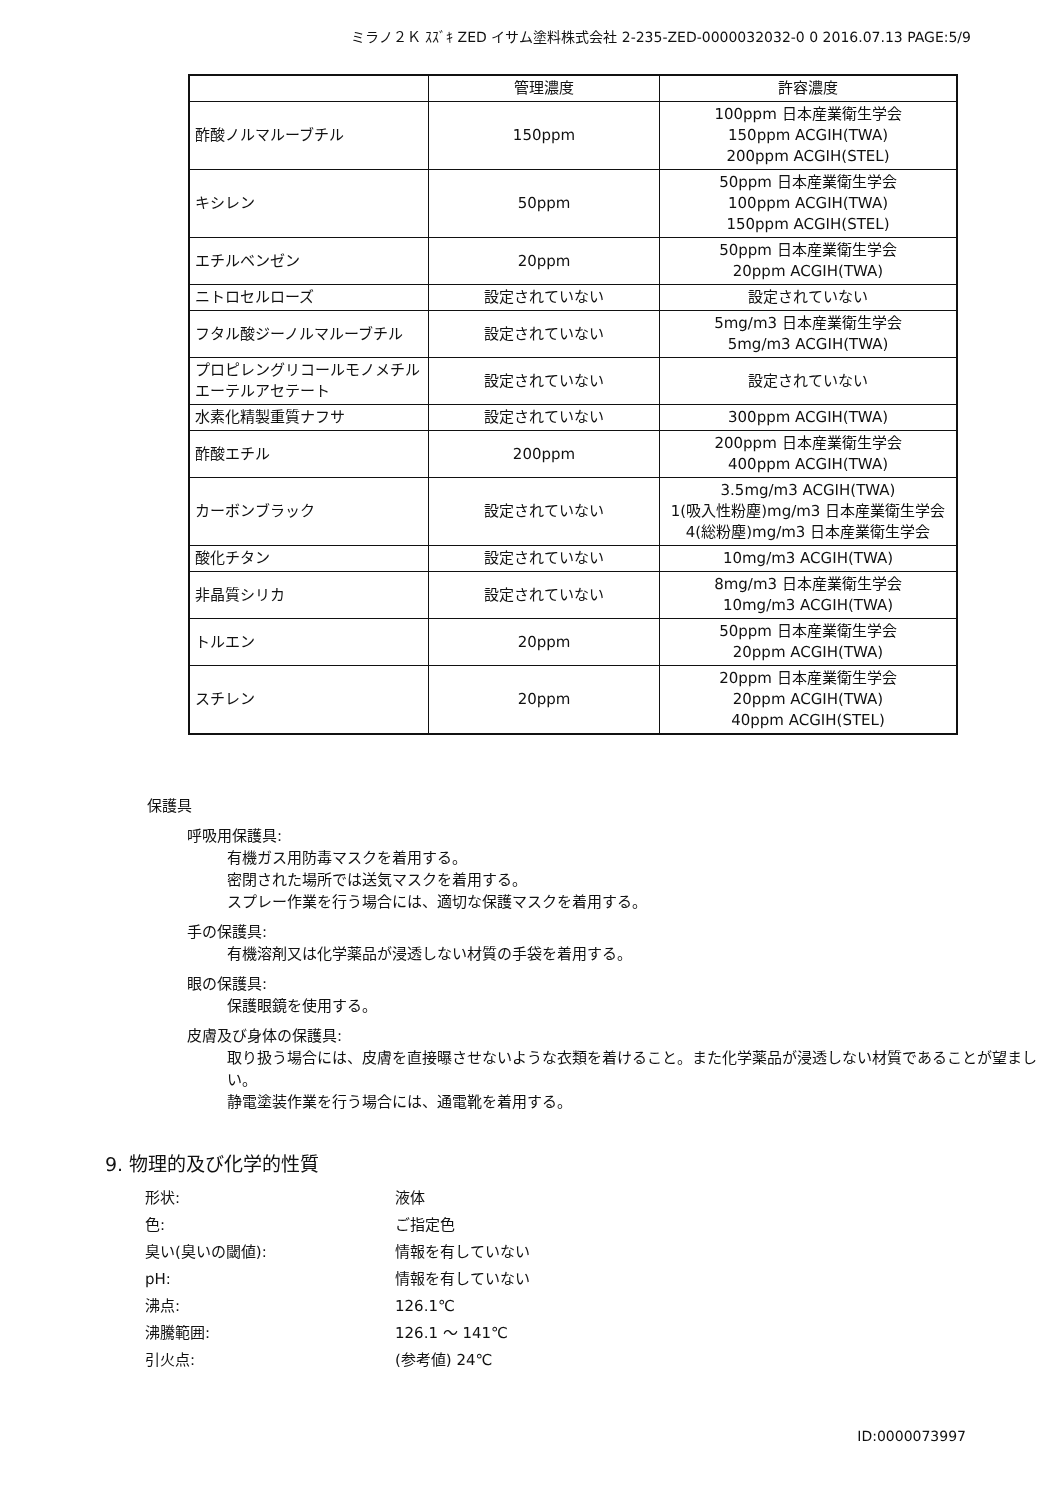ミラノ２Ｋ ｽｽﾞｷ ZED イサム塗料株式会社 2-235-ZED-0000032032-0 0 2016.07.13 PAGE:5/9
| | 管理濃度 | 許容濃度 |
| --- | --- | --- |
| 酢酸ノルマルーブチル | 150ppm | 100ppm 日本産業衛生学会 150ppm ACGIH(TWA) 200ppm ACGIH(STEL) |
| キシレン | 50ppm | 50ppm 日本産業衛生学会 100ppm ACGIH(TWA) 150ppm ACGIH(STEL) |
| エチルベンゼン | 20ppm | 50ppm 日本産業衛生学会 20ppm ACGIH(TWA) |
| ニトロセルローズ | 設定されていない | 設定されていない |
| フタル酸ジーノルマルーブチル | 設定されていない | 5mg/m3 日本産業衛生学会 5mg/m3 ACGIH(TWA) |
| プロピレングリコールモノメチルエーテルアセテート | 設定されていない | 設定されていない |
| 水素化精製重質ナフサ | 設定されていない | 300ppm ACGIH(TWA) |
| 酢酸エチル | 200ppm | 200ppm 日本産業衛生学会 400ppm ACGIH(TWA) |
| カーボンブラック | 設定されていない | 3.5mg/m3 ACGIH(TWA) 1(吸入性粉塵)mg/m3 日本産業衛生学会 4(総粉塵)mg/m3 日本産業衛生学会 |
| 酸化チタン | 設定されていない | 10mg/m3 ACGIH(TWA) |
| 非晶質シリカ | 設定されていない | 8mg/m3 日本産業衛生学会 10mg/m3 ACGIH(TWA) |
| トルエン | 20ppm | 50ppm 日本産業衛生学会 20ppm ACGIH(TWA) |
| スチレン | 20ppm | 20ppm 日本産業衛生学会 20ppm ACGIH(TWA) 40ppm ACGIH(STEL) |
保護具
呼吸用保護具:
有機ガス用防毒マスクを着用する。
密閉された場所では送気マスクを着用する。
スプレー作業を行う場合には、適切な保護マスクを着用する。
手の保護具:
有機溶剤又は化学薬品が浸透しない材質の手袋を着用する。
眼の保護具:
保護眼鏡を使用する。
皮膚及び身体の保護具:
取り扱う場合には、皮膚を直接曝させないような衣類を着けること。また化学薬品が浸透しない材質であることが望ましい。
静電塗装作業を行う場合には、通電靴を着用する。
9. 物理的及び化学的性質
形状: 液体
色: ご指定色
臭い(臭いの閾値): 情報を有していない
pH: 情報を有していない
沸点: 126.1℃
沸騰範囲: 126.1 ～ 141℃
引火点: (参考値) 24℃
ID:0000073997